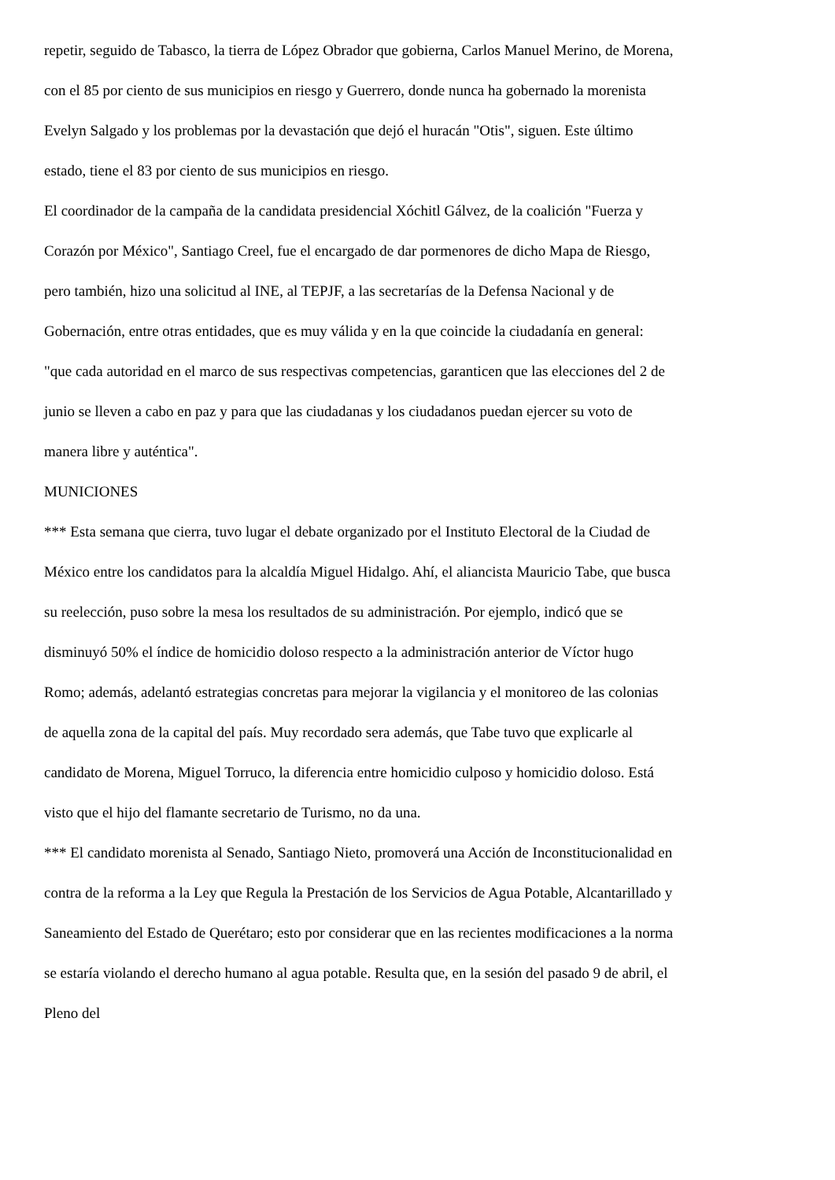repetir, seguido de Tabasco, la tierra de López Obrador que gobierna, Carlos Manuel Merino, de Morena, con el 85 por ciento de sus municipios en riesgo y Guerrero, donde nunca ha gobernado la morenista Evelyn Salgado y los problemas por la devastación que dejó el huracán "Otis", siguen. Este último estado, tiene el 83 por ciento de sus municipios en riesgo.
El coordinador de la campaña de la candidata presidencial Xóchitl Gálvez, de la coalición "Fuerza y Corazón por México", Santiago Creel, fue el encargado de dar pormenores de dicho Mapa de Riesgo, pero también, hizo una solicitud al INE, al TEPJF, a las secretarías de la Defensa Nacional y de Gobernación, entre otras entidades, que es muy válida y en la que coincide la ciudadanía en general: "que cada autoridad en el marco de sus respectivas competencias, garanticen que las elecciones del 2 de junio se lleven a cabo en paz y para que las ciudadanas y los ciudadanos puedan ejercer su voto de manera libre y auténtica".
MUNICIONES
*** Esta semana que cierra, tuvo lugar el debate organizado por el Instituto Electoral de la Ciudad de México entre los candidatos para la alcaldía Miguel Hidalgo. Ahí, el aliancista Mauricio Tabe, que busca su reelección, puso sobre la mesa los resultados de su administración. Por ejemplo, indicó que se disminuyó 50% el índice de homicidio doloso respecto a la administración anterior de Víctor hugo Romo; además, adelantó estrategias concretas para mejorar la vigilancia y el monitoreo de las colonias de aquella zona de la capital del país. Muy recordado sera además, que Tabe tuvo que explicarle al candidato de Morena, Miguel Torruco, la diferencia entre homicidio culposo y homicidio doloso. Está visto que el hijo del flamante secretario de Turismo, no da una.
*** El candidato morenista al Senado, Santiago Nieto, promoverá una Acción de Inconstitucionalidad en contra de la reforma a la Ley que Regula la Prestación de los Servicios de Agua Potable, Alcantarillado y Saneamiento del Estado de Querétaro; esto por considerar que en las recientes modificaciones a la norma se estaría violando el derecho humano al agua potable. Resulta que, en la sesión del pasado 9 de abril, el Pleno del